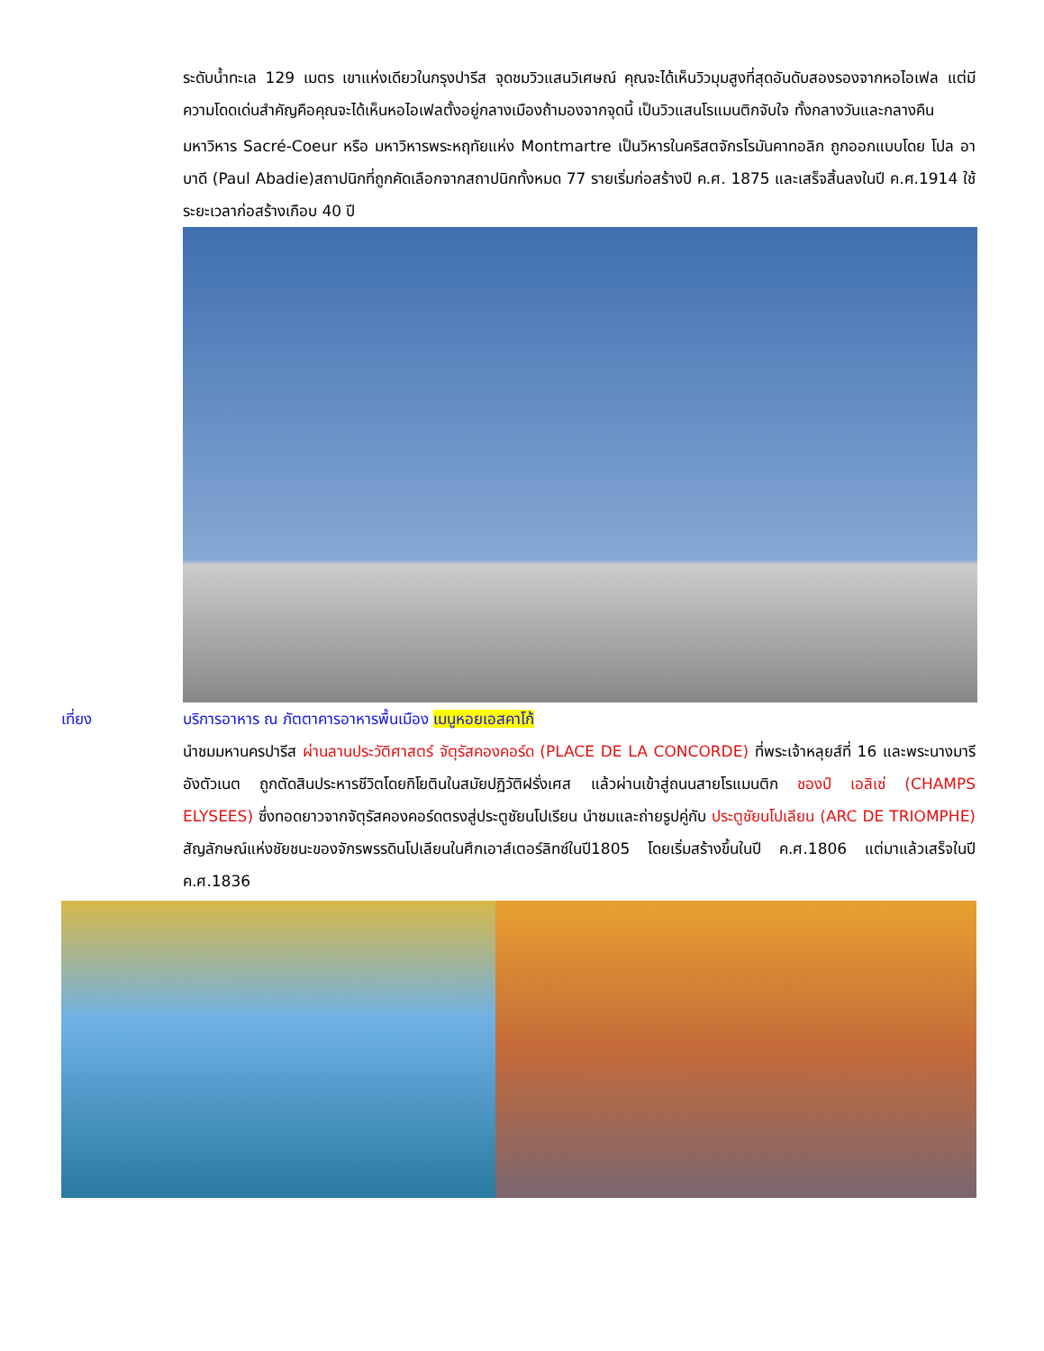ระดับน้ำทะเล 129 เมตร เขาแห่งเดียวในกรุงปารีส จุดชมวิวแสนวิเศษณ์ คุณจะได้เห็นวิวมุมสูงที่สุดอันดับสองรองจากหอไอเฟล แต่มีความโดดเด่นสำคัญคือคุณจะได้เห็นหอไอเฟลตั้งอยู่กลางเมืองถ้ามองจากจุดนี้ เป็นวิวแสนโรแมนติกจับใจ ทั้งกลางวันและกลางคืน
มหาวิหาร Sacré-Coeur หรือ มหาวิหารพระหฤทัยแห่ง Montmartre เป็นวิหารในคริสตจักรโรมันคาทอลิก ถูกออกแบบโดย โปล อาบาดี (Paul Abadie)สถาปนิกที่ถูกคัดเลือกจากสถาปนิกทั้งหมด 77 รายเริ่มก่อสร้างปี ค.ศ. 1875 และเสร็จสิ้นลงในปี ค.ศ.1914 ใช้ระยะเวลาก่อสร้างเกือบ 40 ปี
เที่ยง บริการอาหาร ณ ภัตตาคารอาหารพื้นเมือง เมนูหอยเอสคาโก้
นำชมมหานครปารีส ผ่านลานประวัติศาสตร์ จัตุรัสคองคอร์ด (PLACE DE LA CONCORDE) ที่พระเจ้าหลุยส์ที่ 16 และพระนางมารีอังตัวเนต ถูกตัดสินประหารชีวิตโดยกิโยตินในสมัยปฏิวัติฝรั่งเศส แล้วผ่านเข้าสู่ถนนสายโรแมนติก ชองป์ เอลิเซ่ (CHAMPS ELYSEES) ซึ่งทอดยาวจากจัตุรัสคองคอร์ดตรงสู่ประตูชัยนโปเรียน นำชมและถ่ายรูปคู่กับ ประตูชัยนโปเลียน (ARC DE TRIOMPHE) สัญลักษณ์แห่งชัยชนะของจักรพรรดินโปเลียนในศึกเอาส์เตอร์ลิทซ์ในปี1805 โดยเริ่มสร้างขึ้นในปี ค.ศ.1806 แต่มาแล้วเสร็จในปี ค.ศ.1836